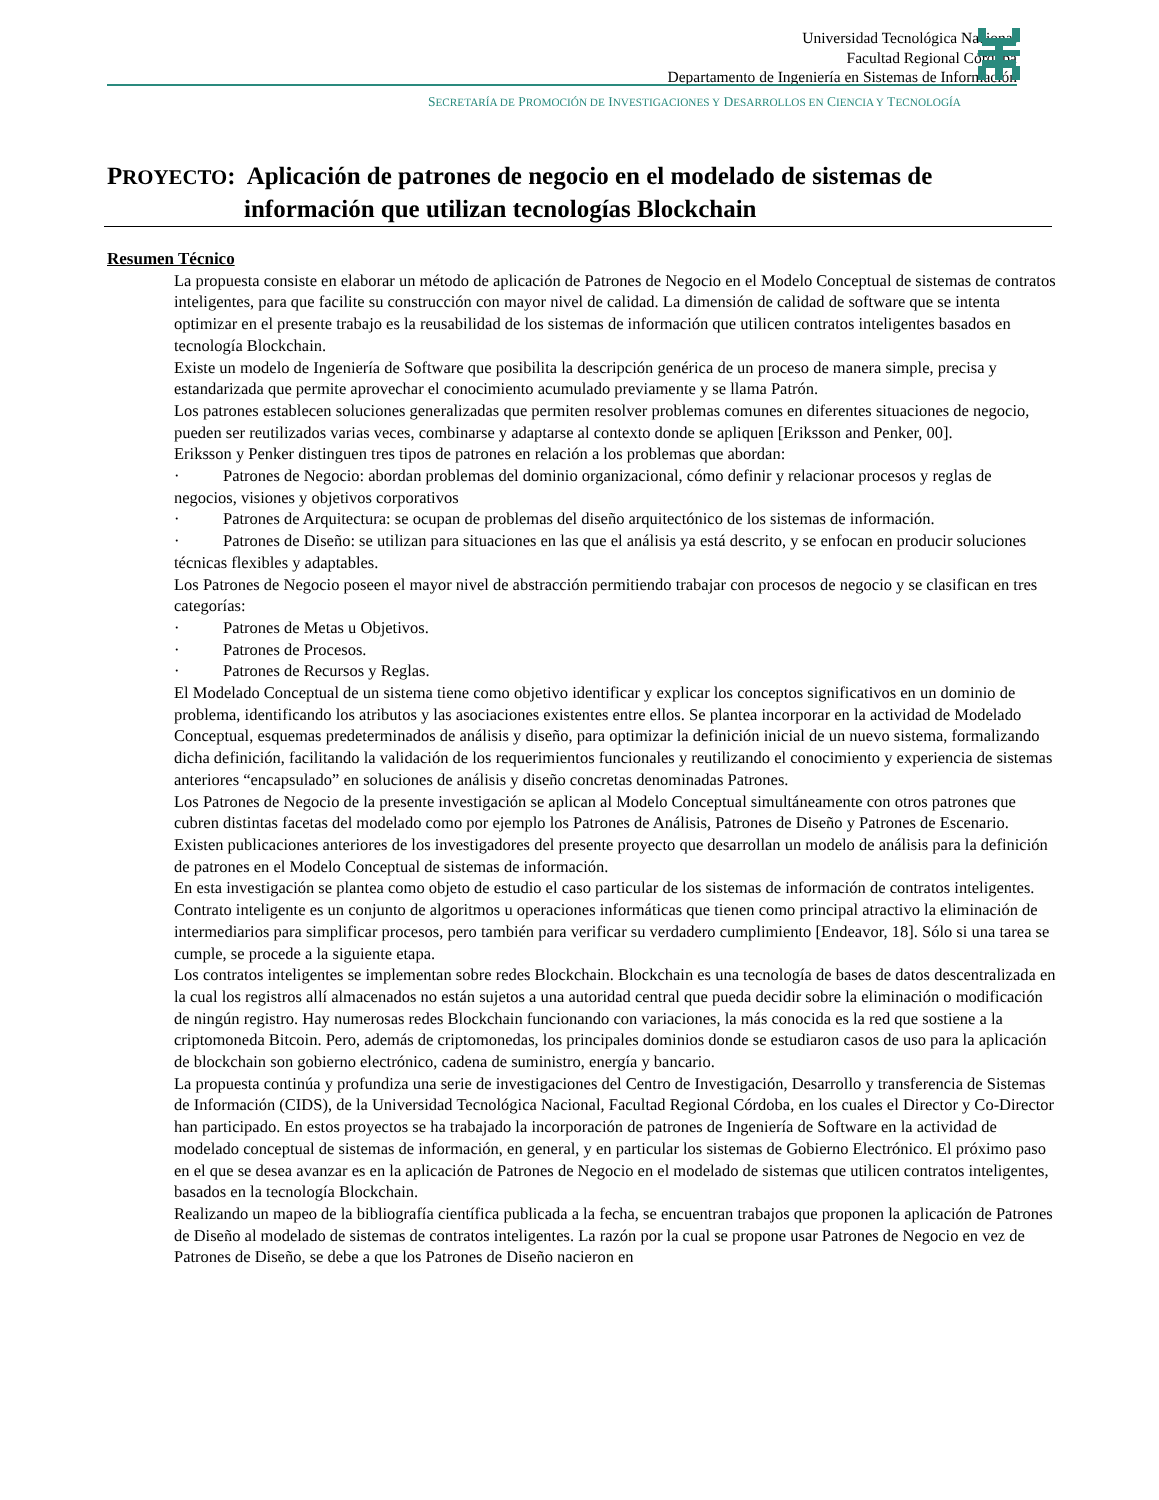Universidad Tecnológica Nacional
Facultad Regional Córdoba
Departamento de Ingeniería en Sistemas de Información
SECRETARÍA DE PROMOCIÓN DE INVESTIGACIONES Y DESARROLLOS EN CIENCIA Y TECNOLOGÍA
PROYECTO: Aplicación de patrones de negocio en el modelado de sistemas de
información que utilizan tecnologías Blockchain
Resumen Técnico
La propuesta consiste en elaborar un método de aplicación de Patrones de Negocio en el Modelo Conceptual de sistemas de contratos inteligentes, para que facilite su construcción con mayor nivel de calidad. La dimensión de calidad de software que se intenta optimizar en el presente trabajo es la reusabilidad de los sistemas de información que utilicen contratos inteligentes basados en tecnología Blockchain.
Existe un modelo de Ingeniería de Software que posibilita la descripción genérica de un proceso de manera simple, precisa y estandarizada que permite aprovechar el conocimiento acumulado previamente y se llama Patrón.
Los patrones establecen soluciones generalizadas que permiten resolver problemas comunes en diferentes situaciones de negocio, pueden ser reutilizados varias veces, combinarse y adaptarse al contexto donde se apliquen [Eriksson and Penker, 00].
Eriksson y Penker distinguen tres tipos de patrones en relación a los problemas que abordan:
· Patrones de Negocio: abordan problemas del dominio organizacional, cómo definir y relacionar procesos y reglas de negocios, visiones y objetivos corporativos
· Patrones de Arquitectura: se ocupan de problemas del diseño arquitectónico de los sistemas de información.
· Patrones de Diseño: se utilizan para situaciones en las que el análisis ya está descrito, y se enfocan en producir soluciones técnicas flexibles y adaptables.
Los Patrones de Negocio poseen el mayor nivel de abstracción permitiendo trabajar con procesos de negocio y se clasifican en tres categorías:
· Patrones de Metas u Objetivos.
· Patrones de Procesos.
· Patrones de Recursos y Reglas.
El Modelado Conceptual de un sistema tiene como objetivo identificar y explicar los conceptos significativos en un dominio de problema, identificando los atributos y las asociaciones existentes entre ellos. Se plantea incorporar en la actividad de Modelado Conceptual, esquemas predeterminados de análisis y diseño, para optimizar la definición inicial de un nuevo sistema, formalizando dicha definición, facilitando la validación de los requerimientos funcionales y reutilizando el conocimiento y experiencia de sistemas anteriores “encapsulado” en soluciones de análisis y diseño concretas denominadas Patrones.
Los Patrones de Negocio de la presente investigación se aplican al Modelo Conceptual simultáneamente con otros patrones que cubren distintas facetas del modelado como por ejemplo los Patrones de Análisis, Patrones de Diseño y Patrones de Escenario. Existen publicaciones anteriores de los investigadores del presente proyecto que desarrollan un modelo de análisis para la definición de patrones en el Modelo Conceptual de sistemas de información.
En esta investigación se plantea como objeto de estudio el caso particular de los sistemas de información de contratos inteligentes. Contrato inteligente es un conjunto de algoritmos u operaciones informáticas que tienen como principal atractivo la eliminación de intermediarios para simplificar procesos, pero también para verificar su verdadero cumplimiento [Endeavor, 18]. Sólo si una tarea se cumple, se procede a la siguiente etapa.
Los contratos inteligentes se implementan sobre redes Blockchain. Blockchain es una tecnología de bases de datos descentralizada en la cual los registros allí almacenados no están sujetos a una autoridad central que pueda decidir sobre la eliminación o modificación de ningún registro. Hay numerosas redes Blockchain funcionando con variaciones, la más conocida es la red que sostiene a la criptomoneda Bitcoin. Pero, además de criptomonedas, los principales dominios donde se estudiaron casos de uso para la aplicación de blockchain son gobierno electrónico, cadena de suministro, energía y bancario.
La propuesta continúa y profundiza una serie de investigaciones del Centro de Investigación, Desarrollo y transferencia de Sistemas de Información (CIDS), de la Universidad Tecnológica Nacional, Facultad Regional Córdoba, en los cuales el Director y Co-Director han participado. En estos proyectos se ha trabajado la incorporación de patrones de Ingeniería de Software en la actividad de modelado conceptual de sistemas de información, en general, y en particular los sistemas de Gobierno Electrónico. El próximo paso en el que se desea avanzar es en la aplicación de Patrones de Negocio en el modelado de sistemas que utilicen contratos inteligentes, basados en la tecnología Blockchain.
Realizando un mapeo de la bibliografía científica publicada a la fecha, se encuentran trabajos que proponen la aplicación de Patrones de Diseño al modelado de sistemas de contratos inteligentes. La razón por la cual se propone usar Patrones de Negocio en vez de Patrones de Diseño, se debe a que los Patrones de Diseño nacieron en